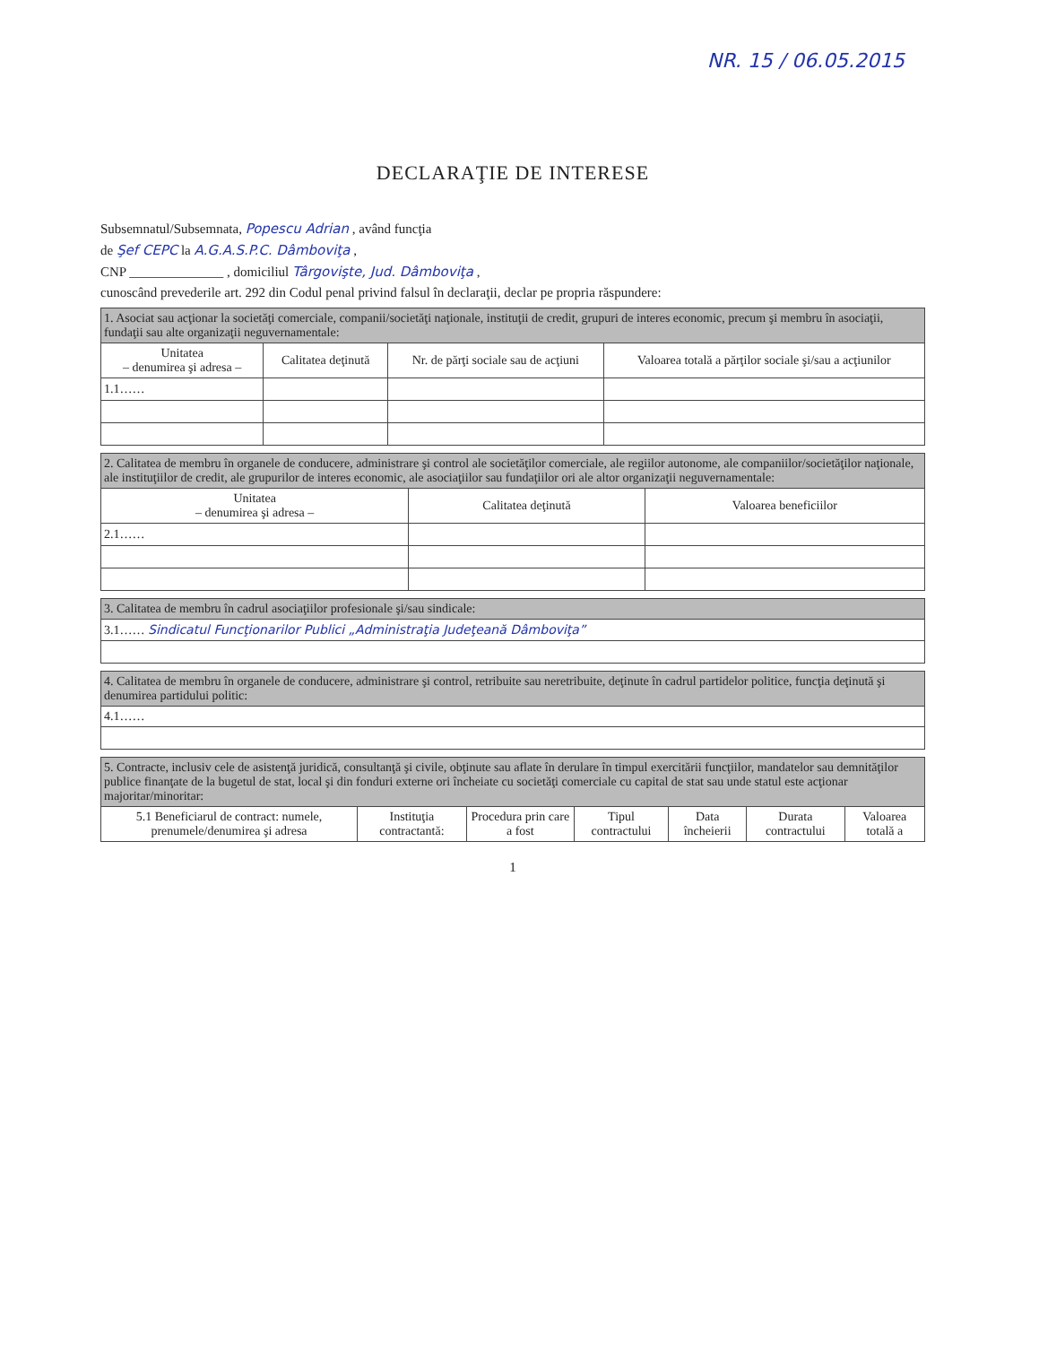NR. 15 / 06.05.2015
DECLARAŢIE DE INTERESE
Subsemnatul/Subsemnata, Popescu Adrian , având funcţia
de Şef CEPC la A.G.A.S.P.C. Dâmboviţa ,
CNP ______________ , domiciliul Târgovişte, Jud. Dâmboviţa ,
cunoscând prevederile art. 292 din Codul penal privind falsul în declaraţii, declar pe propria răspundere:
| 1. Asociat sau acţionar la societăţi comerciale, companii/societăţi naţionale, instituţii de credit, grupuri de interes economic, precum şi membru în asociaţii, fundaţii sau alte organizaţii neguvernamentale: | | | |
| Unitatea – denumirea şi adresa – | Calitatea deţinută | Nr. de părţi sociale sau de acţiuni | Valoarea totală a părţilor sociale şi/sau a acţiunilor |
| 1.1…… | | | |
| 2. Calitatea de membru în organele de conducere, administrare şi control ale societăţilor comerciale, ale regiilor autonome, ale companiilor/societăţilor naţionale, ale instituţiilor de credit, ale grupurilor de interes economic, ale asociaţiilor sau fundaţiilor ori ale altor organizaţii neguvernamentale: | | |
| Unitatea – denumirea şi adresa – | Calitatea deţinută | Valoarea beneficiilor |
| 2.1…… | | |
| 3. Calitatea de membru în cadrul asociaţiilor profesionale şi/sau sindicale: |
| 3.1…… Sindicatul Funcţionarilor Publici „Administraţia Judeţeană Dâmboviţa” |
| 4. Calitatea de membru în organele de conducere, administrare şi control, retribuite sau neretribuite, deţinute în cadrul partidelor politice, funcţia deţinută şi denumirea partidului politic: |
| 4.1…… |
| 5. Contracte, inclusiv cele de asistenţă juridică, consultanţă şi civile, obţinute sau aflate în derulare în timpul exercitării funcţiilor, mandatelor sau demnităţilor publice finanţate de la bugetul de stat, local şi din fonduri externe ori încheiate cu societăţi comerciale cu capital de stat sau unde statul este acţionar majoritar/minoritar: | | | | | | |
| 5.1 Beneficiarul de contract: numele, prenumele/denumirea şi adresa | Instituţia contractantă: | Procedura prin care a fost | Tipul contractului | Data încheierii | Durata contractului | Valoarea totală a |
1